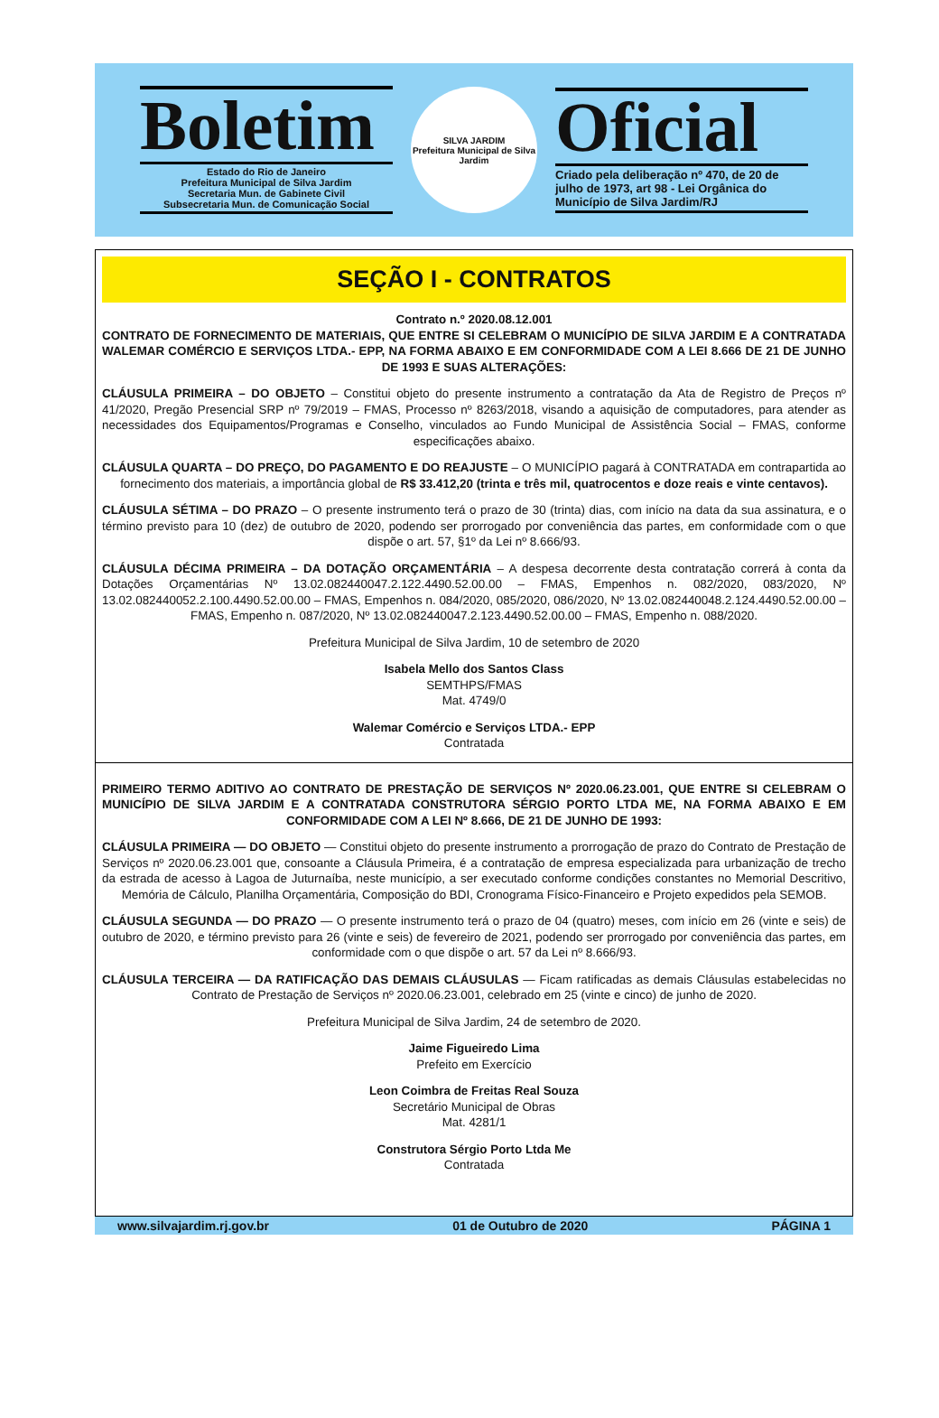Boletim
Estado do Rio de Janeiro
Prefeitura Municipal de Silva Jardim
Secretaria Mun. de Gabinete Civil
Subsecretaria Mun. de Comunicação Social
SILVA JARDIM
Prefeitura Municipal de Silva Jardim
Oficial
Criado pela deliberação nº 470, de 20 de julho de 1973, art 98 - Lei Orgânica do Município de Silva Jardim/RJ
SEÇÃO I - CONTRATOS
Contrato n.º 2020.08.12.001
CONTRATO DE FORNECIMENTO DE MATERIAIS, QUE ENTRE SI CELEBRAM O MUNICÍPIO DE SILVA JARDIM E A CONTRATADA WALEMAR COMÉRCIO E SERVIÇOS LTDA.- EPP, NA FORMA ABAIXO E EM CONFORMIDADE COM A LEI 8.666 DE 21 DE JUNHO DE 1993 E SUAS ALTERAÇÕES:
CLÁUSULA PRIMEIRA – DO OBJETO – Constitui objeto do presente instrumento a contratação da Ata de Registro de Preços nº 41/2020, Pregão Presencial SRP nº 79/2019 – FMAS, Processo nº 8263/2018, visando a aquisição de computadores, para atender as necessidades dos Equipamentos/Programas e Conselho, vinculados ao Fundo Municipal de Assistência Social – FMAS, conforme especificações abaixo.
CLÁUSULA QUARTA – DO PREÇO, DO PAGAMENTO E DO REAJUSTE – O MUNICÍPIO pagará à CONTRATADA em contrapartida ao fornecimento dos materiais, a importância global de R$ 33.412,20 (trinta e três mil, quatrocentos e doze reais e vinte centavos).
CLÁUSULA SÉTIMA – DO PRAZO – O presente instrumento terá o prazo de 30 (trinta) dias, com início na data da sua assinatura, e o término previsto para 10 (dez) de outubro de 2020, podendo ser prorrogado por conveniência das partes, em conformidade com o que dispõe o art. 57, §1º da Lei nº 8.666/93.
CLÁUSULA DÉCIMA PRIMEIRA – DA DOTAÇÃO ORÇAMENTÁRIA – A despesa decorrente desta contratação correrá à conta da Dotações Orçamentárias Nº 13.02.082440047.2.122.4490.52.00.00 – FMAS, Empenhos n. 082/2020, 083/2020, Nº 13.02.082440052.2.100.4490.52.00.00 – FMAS, Empenhos n. 084/2020, 085/2020, 086/2020, Nº 13.02.082440048.2.124.4490.52.00.00 – FMAS, Empenho n. 087/2020, Nº 13.02.082440047.2.123.4490.52.00.00 – FMAS, Empenho n. 088/2020.
Prefeitura Municipal de Silva Jardim, 10 de setembro de 2020
Isabela Mello dos Santos Class
SEMTHPS/FMAS
Mat. 4749/0
Walemar Comércio e Serviços LTDA.- EPP
Contratada
PRIMEIRO TERMO ADITIVO AO CONTRATO DE PRESTAÇÃO DE SERVIÇOS Nº 2020.06.23.001, QUE ENTRE SI CELEBRAM O MUNICÍPIO DE SILVA JARDIM E A CONTRATADA CONSTRUTORA SÉRGIO PORTO LTDA ME, NA FORMA ABAIXO E EM CONFORMIDADE COM A LEI Nº 8.666, DE 21 DE JUNHO DE 1993:
CLÁUSULA PRIMEIRA — DO OBJETO — Constitui objeto do presente instrumento a prorrogação de prazo do Contrato de Prestação de Serviços nº 2020.06.23.001 que, consoante a Cláusula Primeira, é a contratação de empresa especializada para urbanização de trecho da estrada de acesso à Lagoa de Juturnaíba, neste município, a ser executado conforme condições constantes no Memorial Descritivo, Memória de Cálculo, Planilha Orçamentária, Composição do BDI, Cronograma Físico-Financeiro e Projeto expedidos pela SEMOB.
CLÁUSULA SEGUNDA — DO PRAZO — O presente instrumento terá o prazo de 04 (quatro) meses, com início em 26 (vinte e seis) de outubro de 2020, e término previsto para 26 (vinte e seis) de fevereiro de 2021, podendo ser prorrogado por conveniência das partes, em conformidade com o que dispõe o art. 57 da Lei nº 8.666/93.
CLÁUSULA TERCEIRA — DA RATIFICAÇÃO DAS DEMAIS CLÁUSULAS — Ficam ratificadas as demais Cláusulas estabelecidas no Contrato de Prestação de Serviços nº 2020.06.23.001, celebrado em 25 (vinte e cinco) de junho de 2020.
Prefeitura Municipal de Silva Jardim, 24 de setembro de 2020.
Jaime Figueiredo Lima
Prefeito em Exercício
Leon Coimbra de Freitas Real Souza
Secretário Municipal de Obras
Mat. 4281/1
Construtora Sérgio Porto Ltda Me
Contratada
www.silvajardim.rj.gov.br 01 de Outubro de 2020 PÁGINA 1